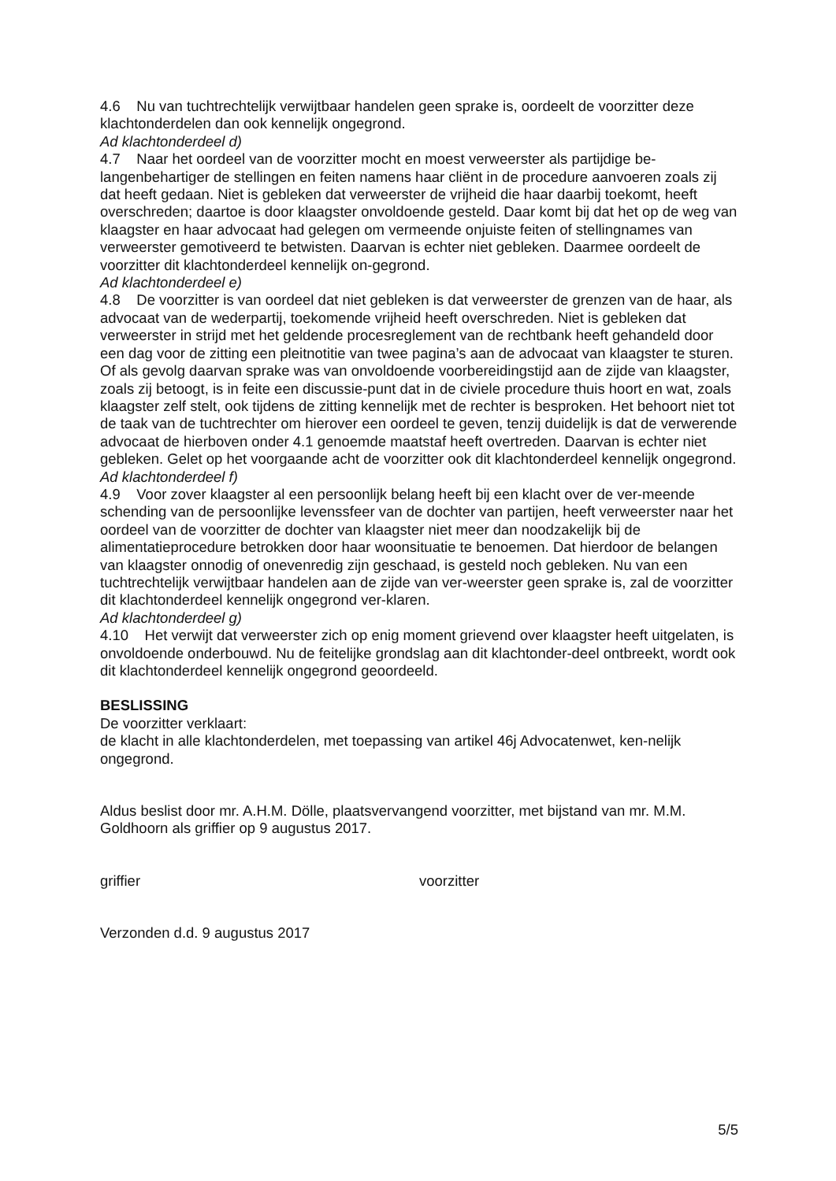4.6 Nu van tuchtrechtelijk verwijtbaar handelen geen sprake is, oordeelt de voorzitter deze klachtonderdelen dan ook kennelijk ongegrond.
Ad klachtonderdeel d)
4.7 Naar het oordeel van de voorzitter mocht en moest verweerster als partijdige be-langenbehartiger de stellingen en feiten namens haar cliënt in de procedure aanvoeren zoals zij dat heeft gedaan. Niet is gebleken dat verweerster de vrijheid die haar daarbij toekomt, heeft overschreden; daartoe is door klaagster onvoldoende gesteld. Daar komt bij dat het op de weg van klaagster en haar advocaat had gelegen om vermeende onjuiste feiten of stellingnames van verweerster gemotiveerd te betwisten. Daarvan is echter niet gebleken. Daarmee oordeelt de voorzitter dit klachtonderdeel kennelijk on-gegrond.
Ad klachtonderdeel e)
4.8 De voorzitter is van oordeel dat niet gebleken is dat verweerster de grenzen van de haar, als advocaat van de wederpartij, toekomende vrijheid heeft overschreden. Niet is gebleken dat verweerster in strijd met het geldende procesreglement van de rechtbank heeft gehandeld door een dag voor de zitting een pleitnotitie van twee pagina’s aan de advocaat van klaagster te sturen. Of als gevolg daarvan sprake was van onvoldoende voorbereidingstijd aan de zijde van klaagster, zoals zij betoogt, is in feite een discussie-punt dat in de civiele procedure thuis hoort en wat, zoals klaagster zelf stelt, ook tijdens de zitting kennelijk met de rechter is besproken. Het behoort niet tot de taak van de tuchtrechter om hierover een oordeel te geven, tenzij duidelijk is dat de verwerende advocaat de hierboven onder 4.1 genoemde maatstaf heeft overtreden. Daarvan is echter niet gebleken. Gelet op het voorgaande acht de voorzitter ook dit klachtonderdeel kennelijk ongegrond.
Ad klachtonderdeel f)
4.9 Voor zover klaagster al een persoonlijk belang heeft bij een klacht over de ver-meende schending van de persoonlijke levenssfeer van de dochter van partijen, heeft verweerster naar het oordeel van de voorzitter de dochter van klaagster niet meer dan noodzakelijk bij de alimentatieprocedure betrokken door haar woonsituatie te benoemen. Dat hierdoor de belangen van klaagster onnodig of onevenredig zijn geschaad, is gesteld noch gebleken. Nu van een tuchtrechtelijk verwijtbaar handelen aan de zijde van ver-weerster geen sprake is, zal de voorzitter dit klachtonderdeel kennelijk ongegrond ver-klaren.
Ad klachtonderdeel g)
4.10 Het verwijt dat verweerster zich op enig moment grievend over klaagster heeft uitgelaten, is onvoldoende onderbouwd. Nu de feitelijke grondslag aan dit klachtonder-deel ontbreekt, wordt ook dit klachtonderdeel kennelijk ongegrond geoordeeld.
BESLISSING
De voorzitter verklaart:
de klacht in alle klachtonderdelen, met toepassing van artikel 46j Advocatenwet, ken-nelijk ongegrond.
Aldus beslist door mr. A.H.M. Dölle, plaatsvervangend voorzitter, met bijstand van mr. M.M. Goldhoorn als griffier op 9 augustus 2017.
griffier voorzitter
Verzonden d.d. 9 augustus 2017
5/5